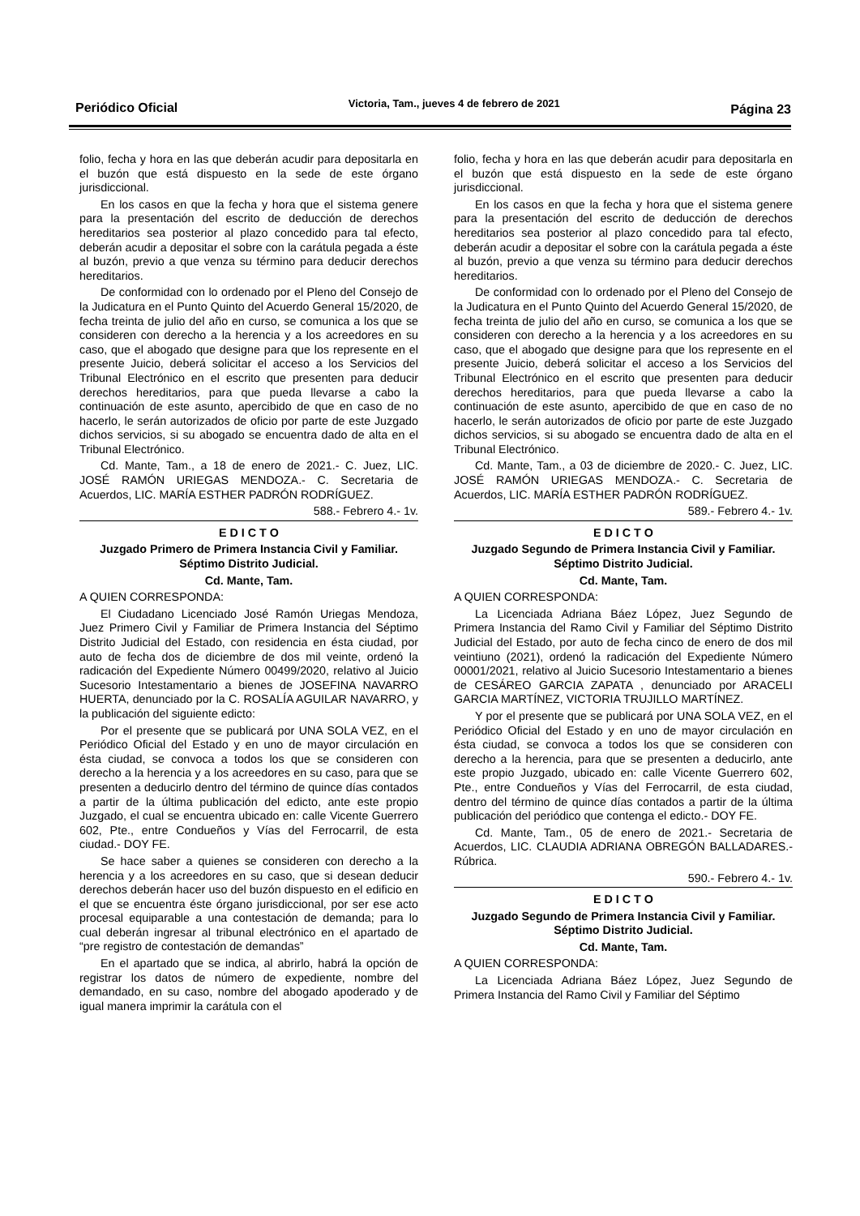Periódico Oficial Victoria, Tam., jueves 4 de febrero de 2021 Página 23
folio, fecha y hora en las que deberán acudir para depositarla en el buzón que está dispuesto en la sede de este órgano jurisdiccional.
En los casos en que la fecha y hora que el sistema genere para la presentación del escrito de deducción de derechos hereditarios sea posterior al plazo concedido para tal efecto, deberán acudir a depositar el sobre con la carátula pegada a éste al buzón, previo a que venza su término para deducir derechos hereditarios.
De conformidad con lo ordenado por el Pleno del Consejo de la Judicatura en el Punto Quinto del Acuerdo General 15/2020, de fecha treinta de julio del año en curso, se comunica a los que se consideren con derecho a la herencia y a los acreedores en su caso, que el abogado que designe para que los represente en el presente Juicio, deberá solicitar el acceso a los Servicios del Tribunal Electrónico en el escrito que presenten para deducir derechos hereditarios, para que pueda llevarse a cabo la continuación de este asunto, apercibido de que en caso de no hacerlo, le serán autorizados de oficio por parte de este Juzgado dichos servicios, si su abogado se encuentra dado de alta en el Tribunal Electrónico.
Cd. Mante, Tam., a 18 de enero de 2021.- C. Juez, LIC. JOSÉ RAMÓN URIEGAS MENDOZA.- C. Secretaria de Acuerdos, LIC. MARÍA ESTHER PADRÓN RODRÍGUEZ.
588.- Febrero 4.- 1v.
E D I C T O
Juzgado Primero de Primera Instancia Civil y Familiar.
Séptimo Distrito Judicial.
Cd. Mante, Tam.
A QUIEN CORRESPONDA:
El Ciudadano Licenciado José Ramón Uriegas Mendoza, Juez Primero Civil y Familiar de Primera Instancia del Séptimo Distrito Judicial del Estado, con residencia en ésta ciudad, por auto de fecha dos de diciembre de dos mil veinte, ordenó la radicación del Expediente Número 00499/2020, relativo al Juicio Sucesorio Intestamentario a bienes de JOSEFINA NAVARRO HUERTA, denunciado por la C. ROSALÍA AGUILAR NAVARRO, y la publicación del siguiente edicto:
Por el presente que se publicará por UNA SOLA VEZ, en el Periódico Oficial del Estado y en uno de mayor circulación en ésta ciudad, se convoca a todos los que se consideren con derecho a la herencia y a los acreedores en su caso, para que se presenten a deducirlo dentro del término de quince días contados a partir de la última publicación del edicto, ante este propio Juzgado, el cual se encuentra ubicado en: calle Vicente Guerrero 602, Pte., entre Condueños y Vías del Ferrocarril, de esta ciudad.- DOY FE.
Se hace saber a quienes se consideren con derecho a la herencia y a los acreedores en su caso, que si desean deducir derechos deberán hacer uso del buzón dispuesto en el edificio en el que se encuentra éste órgano jurisdiccional, por ser ese acto procesal equiparable a una contestación de demanda; para lo cual deberán ingresar al tribunal electrónico en el apartado de “pre registro de contestación de demandas”
En el apartado que se indica, al abrirlo, habrá la opción de registrar los datos de número de expediente, nombre del demandado, en su caso, nombre del abogado apoderado y de igual manera imprimir la carátula con el
folio, fecha y hora en las que deberán acudir para depositarla en el buzón que está dispuesto en la sede de este órgano jurisdiccional.
En los casos en que la fecha y hora que el sistema genere para la presentación del escrito de deducción de derechos hereditarios sea posterior al plazo concedido para tal efecto, deberán acudir a depositar el sobre con la carátula pegada a éste al buzón, previo a que venza su término para deducir derechos hereditarios.
De conformidad con lo ordenado por el Pleno del Consejo de la Judicatura en el Punto Quinto del Acuerdo General 15/2020, de fecha treinta de julio del año en curso, se comunica a los que se consideren con derecho a la herencia y a los acreedores en su caso, que el abogado que designe para que los represente en el presente Juicio, deberá solicitar el acceso a los Servicios del Tribunal Electrónico en el escrito que presenten para deducir derechos hereditarios, para que pueda llevarse a cabo la continuación de este asunto, apercibido de que en caso de no hacerlo, le serán autorizados de oficio por parte de este Juzgado dichos servicios, si su abogado se encuentra dado de alta en el Tribunal Electrónico.
Cd. Mante, Tam., a 03 de diciembre de 2020.- C. Juez, LIC. JOSÉ RAMÓN URIEGAS MENDOZA.- C. Secretaria de Acuerdos, LIC. MARÍA ESTHER PADRÓN RODRÍGUEZ.
589.- Febrero 4.- 1v.
E D I C T O
Juzgado Segundo de Primera Instancia Civil y Familiar.
Séptimo Distrito Judicial.
Cd. Mante, Tam.
A QUIEN CORRESPONDA:
La Licenciada Adriana Báez López, Juez Segundo de Primera Instancia del Ramo Civil y Familiar del Séptimo Distrito Judicial del Estado, por auto de fecha cinco de enero de dos mil veintiuno (2021), ordenó la radicación del Expediente Número 00001/2021, relativo al Juicio Sucesorio Intestamentario a bienes de CESÁREO GARCIA ZAPATA , denunciado por ARACELI GARCIA MARTÍNEZ, VICTORIA TRUJILLO MARTÍNEZ.
Y por el presente que se publicará por UNA SOLA VEZ, en el Periódico Oficial del Estado y en uno de mayor circulación en ésta ciudad, se convoca a todos los que se consideren con derecho a la herencia, para que se presenten a deducirlo, ante este propio Juzgado, ubicado en: calle Vicente Guerrero 602, Pte., entre Condueños y Vías del Ferrocarril, de esta ciudad, dentro del término de quince días contados a partir de la última publicación del periódico que contenga el edicto.- DOY FE.
Cd. Mante, Tam., 05 de enero de 2021.- Secretaria de Acuerdos, LIC. CLAUDIA ADRIANA OBREGÓN BALLADARES.- Rúbrica.
590.- Febrero 4.- 1v.
E D I C T O
Juzgado Segundo de Primera Instancia Civil y Familiar.
Séptimo Distrito Judicial.
Cd. Mante, Tam.
A QUIEN CORRESPONDA:
La Licenciada Adriana Báez López, Juez Segundo de Primera Instancia del Ramo Civil y Familiar del Séptimo